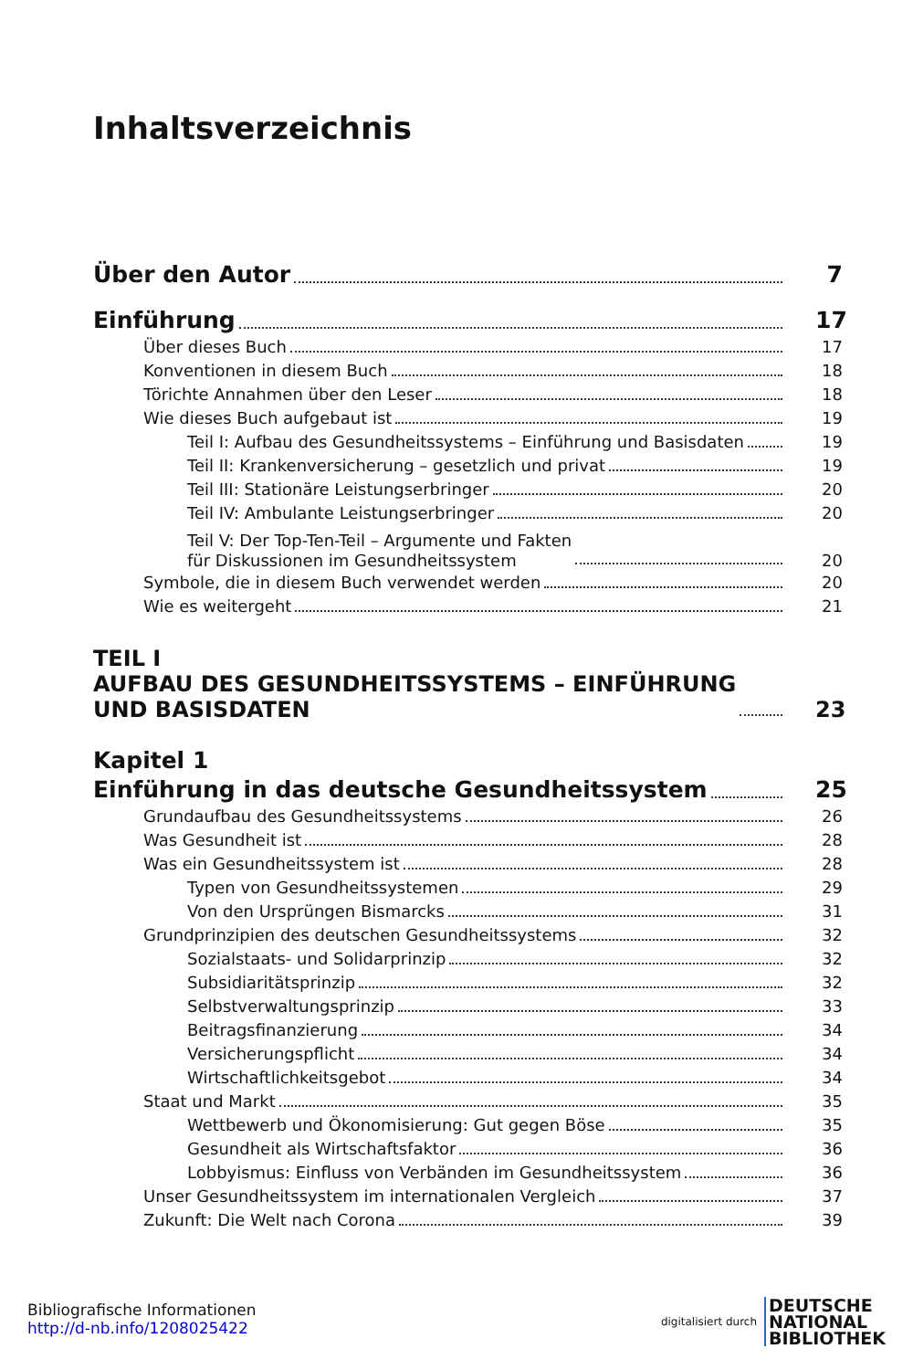Inhaltsverzeichnis
Über den Autor 7
Einführung 17
Über dieses Buch 17
Konventionen in diesem Buch 18
Törichte Annahmen über den Leser 18
Wie dieses Buch aufgebaut ist 19
Teil I: Aufbau des Gesundheitssystems – Einführung und Basisdaten 19
Teil II: Krankenversicherung – gesetzlich und privat 19
Teil III: Stationäre Leistungserbringer 20
Teil IV: Ambulante Leistungserbringer 20
Teil V: Der Top-Ten-Teil – Argumente und Fakten
für Diskussionen im Gesundheitssystem 20
Symbole, die in diesem Buch verwendet werden 20
Wie es weitergeht 21
TEIL I
AUFBAU DES GESUNDHEITSSYSTEMS – EINFÜHRUNG
UND BASISDATEN 23
Kapitel 1
Einführung in das deutsche Gesundheitssystem 25
Grundaufbau des Gesundheitssystems 26
Was Gesundheit ist 28
Was ein Gesundheitssystem ist 28
Typen von Gesundheitssystemen 29
Von den Ursprüngen Bismarcks 31
Grundprinzipien des deutschen Gesundheitssystems 32
Sozialstaats- und Solidarprinzip 32
Subsidiaritätsprinzip 32
Selbstverwaltungsprinzip 33
Beitragsfinanzierung 34
Versicherungspflicht 34
Wirtschaftlichkeitsgebot 34
Staat und Markt 35
Wettbewerb und Ökonomisierung: Gut gegen Böse 35
Gesundheit als Wirtschaftsfaktor 36
Lobbyismus: Einfluss von Verbänden im Gesundheitssystem 36
Unser Gesundheitssystem im internationalen Vergleich 37
Zukunft: Die Welt nach Corona 39
Bibliografische Informationen
http://d-nb.info/1208025422
digitalisiert durch DEUTSCHE
NATIONAL
BIBLIOTHEK